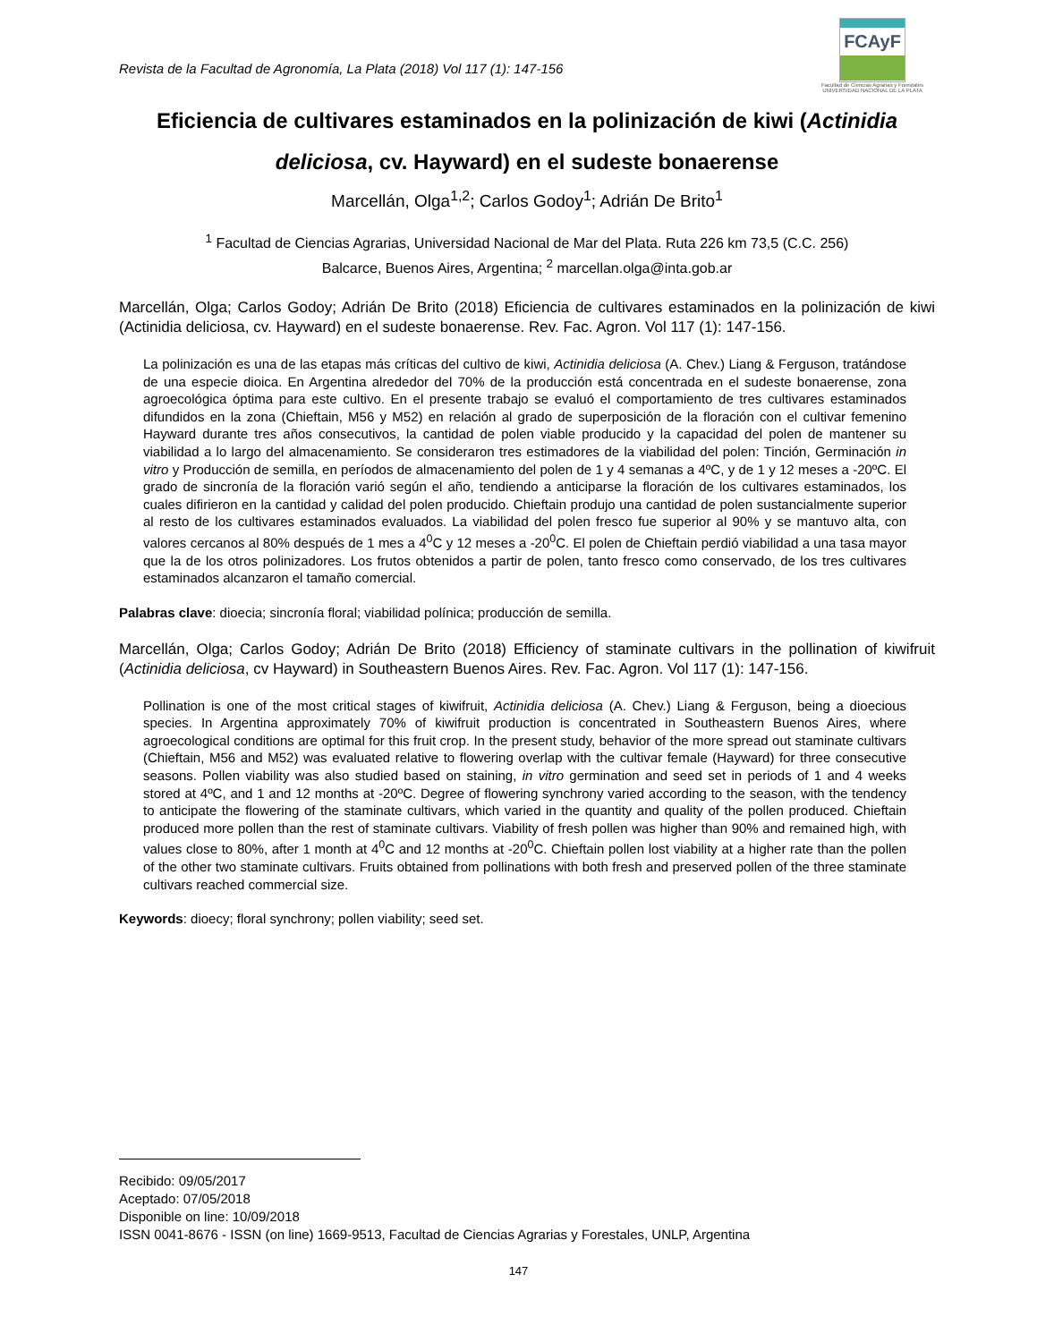Revista de la Facultad de Agronomía, La Plata (2018) Vol 117 (1): 147-156
FCAyF
Facultad de Ciencias Agrarias y Forestales
UNIVERSIDAD NACIONAL DE LA PLATA
Eficiencia de cultivares estaminados en la polinización de kiwi (Actinidia deliciosa, cv. Hayward) en el sudeste bonaerense
Marcellán, Olga<sup>1,2</sup>; Carlos Godoy<sup>1</sup>; Adrián De Brito<sup>1</sup>
<sup>1</sup> Facultad de Ciencias Agrarias, Universidad Nacional de Mar del Plata. Ruta 226 km 73,5 (C.C. 256)
Balcarce, Buenos Aires, Argentina; <sup>2</sup> marcellan.olga@inta.gob.ar
Marcellán, Olga; Carlos Godoy; Adrián De Brito (2018) Eficiencia de cultivares estaminados en la polinización de kiwi (Actinidia deliciosa, cv. Hayward) en el sudeste bonaerense. Rev. Fac. Agron. Vol 117 (1): 147-156.
La polinización es una de las etapas más críticas del cultivo de kiwi, Actinidia deliciosa (A. Chev.) Liang & Ferguson, tratándose de una especie dioica. En Argentina alrededor del 70% de la producción está concentrada en el sudeste bonaerense, zona agroecológica óptima para este cultivo. En el presente trabajo se evaluó el comportamiento de tres cultivares estaminados difundidos en la zona (Chieftain, M56 y M52) en relación al grado de superposición de la floración con el cultivar femenino Hayward durante tres años consecutivos, la cantidad de polen viable producido y la capacidad del polen de mantener su viabilidad a lo largo del almacenamiento. Se consideraron tres estimadores de la viabilidad del polen: Tinción, Germinación in vitro y Producción de semilla, en períodos de almacenamiento del polen de 1 y 4 semanas a 4ºC, y de 1 y 12 meses a -20ºC. El grado de sincronía de la floración varió según el año, tendiendo a anticiparse la floración de los cultivares estaminados, los cuales difirieron en la cantidad y calidad del polen producido. Chieftain produjo una cantidad de polen sustancialmente superior al resto de los cultivares estaminados evaluados. La viabilidad del polen fresco fue superior al 90% y se mantuvo alta, con valores cercanos al 80% después de 1 mes a 4<sup>0</sup>C y 12 meses a -20<sup>0</sup>C. El polen de Chieftain perdió viabilidad a una tasa mayor que la de los otros polinizadores. Los frutos obtenidos a partir de polen, tanto fresco como conservado, de los tres cultivares estaminados alcanzaron el tamaño comercial.
Palabras clave: dioecia; sincronía floral; viabilidad polínica; producción de semilla.
Marcellán, Olga; Carlos Godoy; Adrián De Brito (2018) Efficiency of staminate cultivars in the pollination of kiwifruit (Actinidia deliciosa, cv Hayward) in Southeastern Buenos Aires. Rev. Fac. Agron. Vol 117 (1): 147-156.
Pollination is one of the most critical stages of kiwifruit, Actinidia deliciosa (A. Chev.) Liang & Ferguson, being a dioecious species. In Argentina approximately 70% of kiwifruit production is concentrated in Southeastern Buenos Aires, where agroecological conditions are optimal for this fruit crop. In the present study, behavior of the more spread out staminate cultivars (Chieftain, M56 and M52) was evaluated relative to flowering overlap with the cultivar female (Hayward) for three consecutive seasons. Pollen viability was also studied based on staining, in vitro germination and seed set in periods of 1 and 4 weeks stored at 4ºC, and 1 and 12 months at -20ºC. Degree of flowering synchrony varied according to the season, with the tendency to anticipate the flowering of the staminate cultivars, which varied in the quantity and quality of the pollen produced. Chieftain produced more pollen than the rest of staminate cultivars. Viability of fresh pollen was higher than 90% and remained high, with values close to 80%, after 1 month at 4<sup>0</sup>C and 12 months at -20<sup>0</sup>C. Chieftain pollen lost viability at a higher rate than the pollen of the other two staminate cultivars. Fruits obtained from pollinations with both fresh and preserved pollen of the three staminate cultivars reached commercial size.
Keywords: dioecy; floral synchrony; pollen viability; seed set.
Recibido: 09/05/2017
Aceptado: 07/05/2018
Disponible on line: 10/09/2018
ISSN 0041-8676 - ISSN (on line) 1669-9513, Facultad de Ciencias Agrarias y Forestales, UNLP, Argentina
147